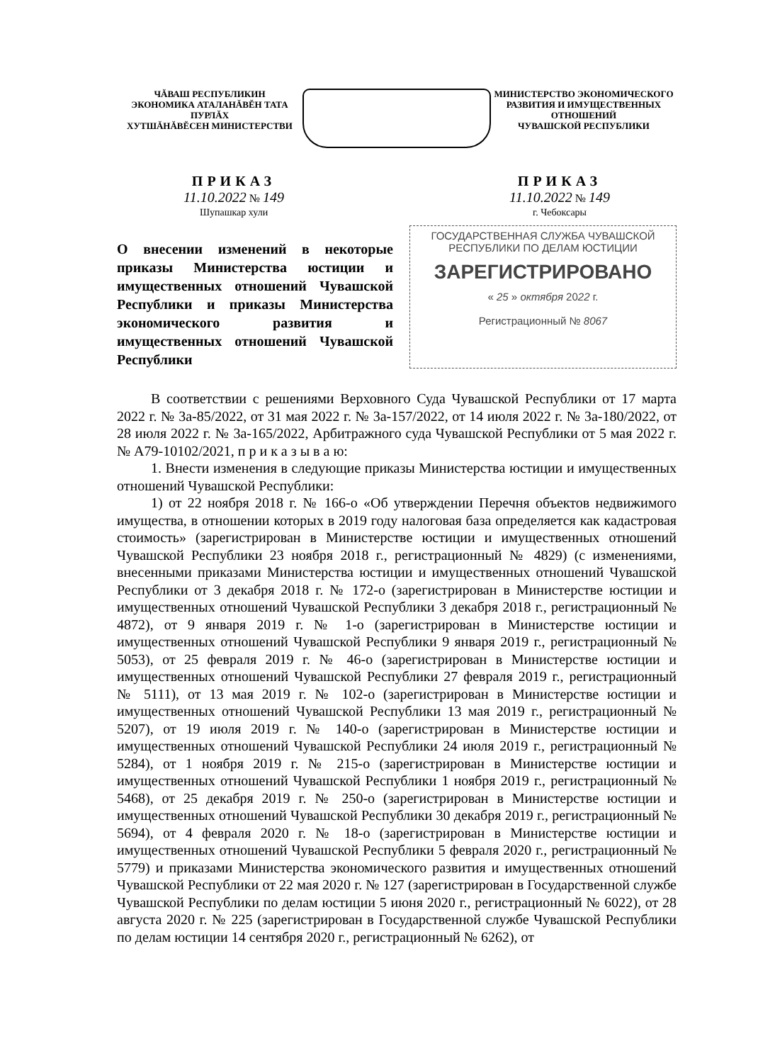ЧĂВАШ РЕСПУБЛИКИН
ЭКОНОМИКА АТАЛАНĂВĔН ТАТА ПУРЛĂХ
ХУТШĂНĂВĔСЕН МИНИСТЕРСТВИ
МИНИСТЕРСТВО ЭКОНОМИЧЕСКОГО
РАЗВИТИЯ И ИМУЩЕСТВЕННЫХ ОТНОШЕНИЙ
ЧУВАШСКОЙ РЕСПУБЛИКИ
ПРИКАЗ
11.10.2022 № 149
Шупашкар хули
ПРИКАЗ
11.10.2022 № 149
г. Чебоксары
О внесении изменений в некоторые приказы Министерства юстиции и имущественных отношений Чувашской Республики и приказы Министерства экономического развития и имущественных отношений Чувашской Республики
ГОСУДАРСТВЕННАЯ СЛУЖБА ЧУВАШСКОЙ
РЕСПУБЛИКИ ПО ДЕЛАМ ЮСТИЦИИ
ЗАРЕГИСТРИРОВАНО
« 25 » октября 2022 г.
Регистрационный № 8067
В соответствии с решениями Верховного Суда Чувашской Республики от 17 марта 2022 г. № 3а-85/2022, от 31 мая 2022 г. № 3а-157/2022, от 14 июля 2022 г. № 3а-180/2022, от 28 июля 2022 г. № 3а-165/2022, Арбитражного суда Чувашской Республики от 5 мая 2022 г. № А79-10102/2021, п р и к а з ы в а ю:
1. Внести изменения в следующие приказы Министерства юстиции и имущественных отношений Чувашской Республики:
1) от 22 ноября 2018 г. № 166-о «Об утверждении Перечня объектов недвижимого имущества, в отношении которых в 2019 году налоговая база определяется как кадастровая стоимость» (зарегистрирован в Министерстве юстиции и имущественных отношений Чувашской Республики 23 ноября 2018 г., регистрационный № 4829) (с изменениями, внесенными приказами Министерства юстиции и имущественных отношений Чувашской Республики от 3 декабря 2018 г. № 172-о (зарегистрирован в Министерстве юстиции и имущественных отношений Чувашской Республики 3 декабря 2018 г., регистрационный № 4872), от 9 января 2019 г. № 1-о (зарегистрирован в Министерстве юстиции и имущественных отношений Чувашской Республики 9 января 2019 г., регистрационный № 5053), от 25 февраля 2019 г. № 46-о (зарегистрирован в Министерстве юстиции и имущественных отношений Чувашской Республики 27 февраля 2019 г., регистрационный № 5111), от 13 мая 2019 г. № 102-о (зарегистрирован в Министерстве юстиции и имущественных отношений Чувашской Республики 13 мая 2019 г., регистрационный № 5207), от 19 июля 2019 г. № 140-о (зарегистрирован в Министерстве юстиции и имущественных отношений Чувашской Республики 24 июля 2019 г., регистрационный № 5284), от 1 ноября 2019 г. № 215-о (зарегистрирован в Министерстве юстиции и имущественных отношений Чувашской Республики 1 ноября 2019 г., регистрационный № 5468), от 25 декабря 2019 г. № 250-о (зарегистрирован в Министерстве юстиции и имущественных отношений Чувашской Республики 30 декабря 2019 г., регистрационный № 5694), от 4 февраля 2020 г. № 18-о (зарегистрирован в Министерстве юстиции и имущественных отношений Чувашской Республики 5 февраля 2020 г., регистрационный № 5779) и приказами Министерства экономического развития и имущественных отношений Чувашской Республики от 22 мая 2020 г. № 127 (зарегистрирован в Государственной службе Чувашской Республики по делам юстиции 5 июня 2020 г., регистрационный № 6022), от 28 августа 2020 г. № 225 (зарегистрирован в Государственной службе Чувашской Республики по делам юстиции 14 сентября 2020 г., регистрационный № 6262), от